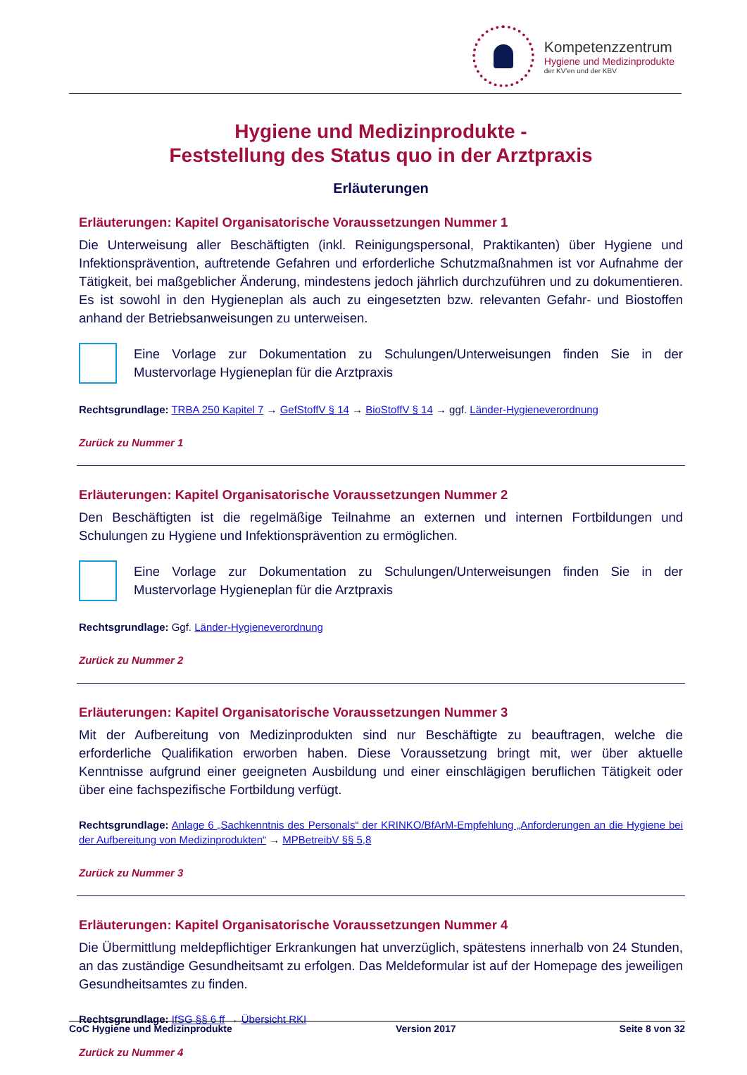Kompetenzzentrum
Hygiene und Medizinprodukte
der KV'en und der KBV
Hygiene und Medizinprodukte -
Feststellung des Status quo in der Arztpraxis
Erläuterungen
Erläuterungen: Kapitel Organisatorische Voraussetzungen Nummer 1
Die Unterweisung aller Beschäftigten (inkl. Reinigungspersonal, Praktikanten) über Hygiene und Infektionsprävention, auftretende Gefahren und erforderliche Schutzmaßnahmen ist vor Aufnahme der Tätigkeit, bei maßgeblicher Änderung, mindestens jedoch jährlich durchzuführen und zu dokumentieren. Es ist sowohl in den Hygieneplan als auch zu eingesetzten bzw. relevanten Gefahr- und Biostoffen anhand der Betriebsanweisungen zu unterweisen.
Eine Vorlage zur Dokumentation zu Schulungen/Unterweisungen finden Sie in der Mustervorlage Hygieneplan für die Arztpraxis
Rechtsgrundlage: TRBA 250 Kapitel 7 → GefStoffV § 14 → BioStoffV § 14 → ggf. Länder-Hygieneverordnung
Zurück zu Nummer 1
Erläuterungen: Kapitel Organisatorische Voraussetzungen Nummer 2
Den Beschäftigten ist die regelmäßige Teilnahme an externen und internen Fortbildungen und Schulungen zu Hygiene und Infektionsprävention zu ermöglichen.
Eine Vorlage zur Dokumentation zu Schulungen/Unterweisungen finden Sie in der Mustervorlage Hygieneplan für die Arztpraxis
Rechtsgrundlage: Ggf. Länder-Hygieneverordnung
Zurück zu Nummer 2
Erläuterungen: Kapitel Organisatorische Voraussetzungen Nummer 3
Mit der Aufbereitung von Medizinprodukten sind nur Beschäftigte zu beauftragen, welche die erforderliche Qualifikation erworben haben. Diese Voraussetzung bringt mit, wer über aktuelle Kenntnisse aufgrund einer geeigneten Ausbildung und einer einschlägigen beruflichen Tätigkeit oder über eine fachspezifische Fortbildung verfügt.
Rechtsgrundlage: Anlage 6 „Sachkenntnis des Personals“ der KRINKO/BfArM-Empfehlung „Anforderungen an die Hygiene bei der Aufbereitung von Medizinprodukten“ → MPBetreibV §§ 5,8
Zurück zu Nummer 3
Erläuterungen: Kapitel Organisatorische Voraussetzungen Nummer 4
Die Übermittlung meldepflichtiger Erkrankungen hat unverzüglich, spätestens innerhalb von 24 Stunden, an das zuständige Gesundheitsamt zu erfolgen. Das Meldeformular ist auf der Homepage des jeweiligen Gesundheitsamtes zu finden.
Rechtsgrundlage: IfSG §§ 6 ff → Übersicht RKI
Zurück zu Nummer 4
CoC Hygiene und Medizinprodukte Version 2017 Seite 8 von 32